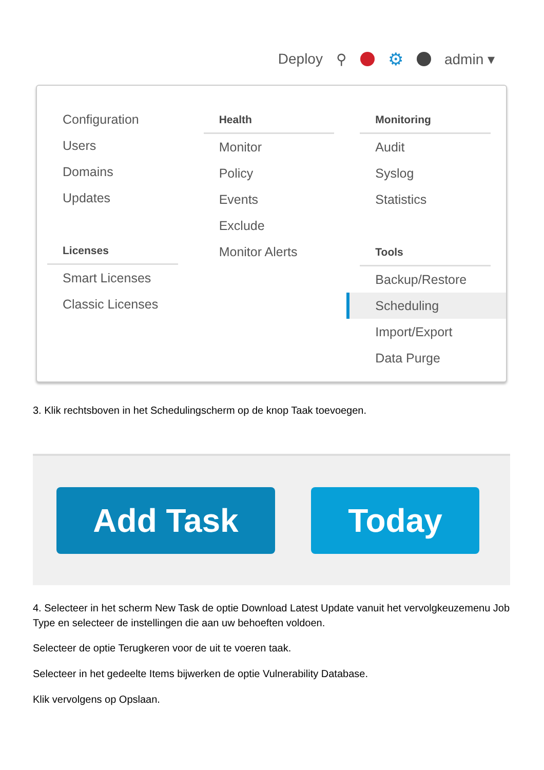Deploy ⚲ ⚙ admin ▾
Configuration
Users
Domains
Updates
Licenses
Smart Licenses
Classic Licenses
Health
Monitor
Policy
Events
Exclude
Monitor Alerts
Monitoring
Audit
Syslog
Statistics
Tools
Backup/Restore
Scheduling
Import/Export
Data Purge
3. Klik rechtsboven in het Schedulingscherm op de knop Taak toevoegen.
Add Task Today
4. Selecteer in het scherm New Task de optie Download Latest Update vanuit het vervolgkeuzemenu Job Type en selecteer de instellingen die aan uw behoeften voldoen.
Selecteer de optie Terugkeren voor de uit te voeren taak.
Selecteer in het gedeelte Items bijwerken de optie Vulnerability Database.
Klik vervolgens op Opslaan.